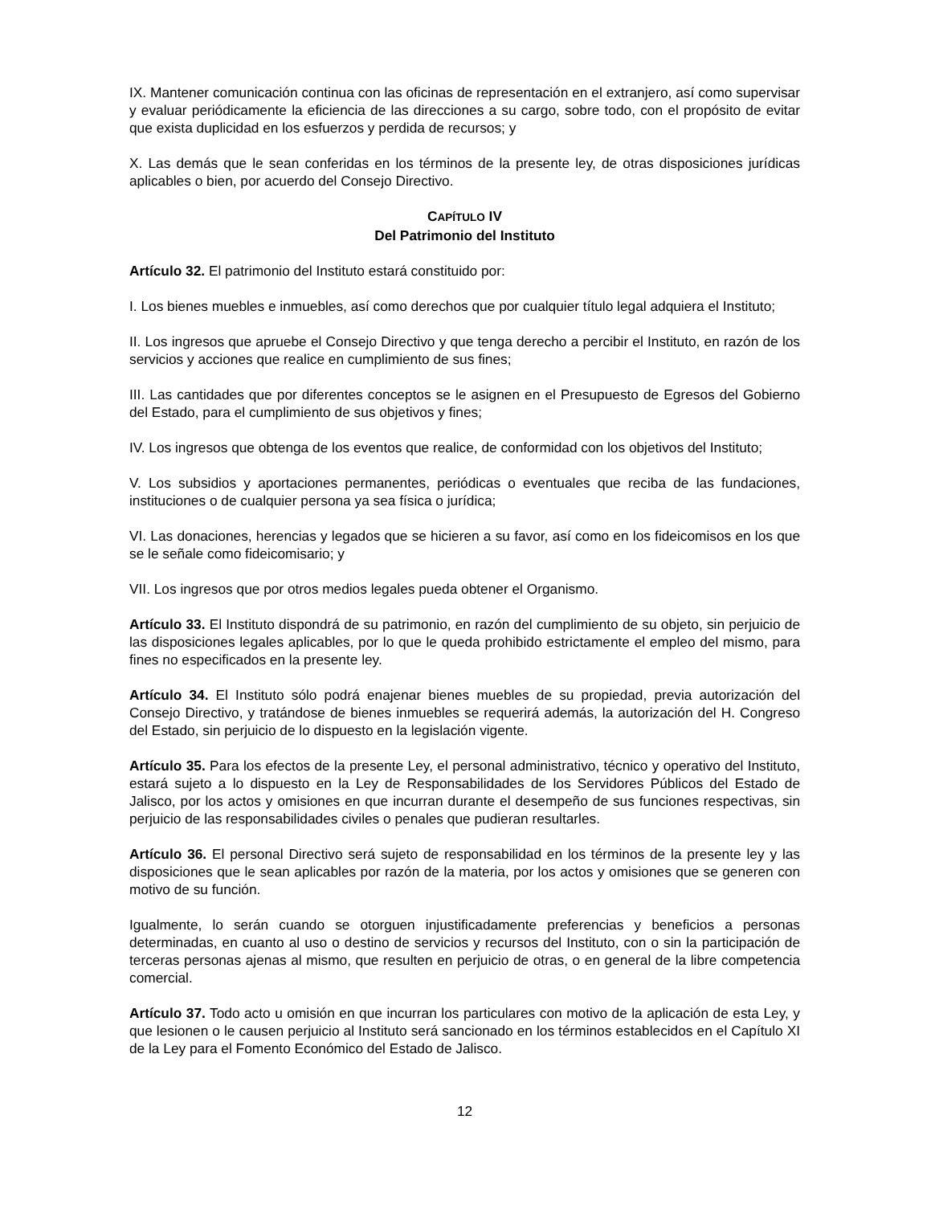IX. Mantener comunicación continua con las oficinas de representación en el extranjero, así como supervisar y evaluar periódicamente la eficiencia de las direcciones a su cargo, sobre todo, con el propósito de evitar que exista duplicidad en los esfuerzos y perdida de recursos; y
X. Las demás que le sean conferidas en los términos de la presente ley, de otras disposiciones jurídicas aplicables o bien, por acuerdo del Consejo Directivo.
CAPÍTULO IV
Del Patrimonio del Instituto
Artículo 32. El patrimonio del Instituto estará constituido por:
I. Los bienes muebles e inmuebles, así como derechos que por cualquier título legal adquiera el Instituto;
II. Los ingresos que apruebe el Consejo Directivo y que tenga derecho a percibir el Instituto, en razón de los servicios y acciones que realice en cumplimiento de sus fines;
III. Las cantidades que por diferentes conceptos se le asignen en el Presupuesto de Egresos del Gobierno del Estado, para el cumplimiento de sus objetivos y fines;
IV. Los ingresos que obtenga de los eventos que realice, de conformidad con los objetivos del Instituto;
V. Los subsidios y aportaciones permanentes, periódicas o eventuales que reciba de las fundaciones, instituciones o de cualquier persona ya sea física o jurídica;
VI. Las donaciones, herencias y legados que se hicieren a su favor, así como en los fideicomisos en los que se le señale como fideicomisario; y
VII. Los ingresos que por otros medios legales pueda obtener el Organismo.
Artículo 33. El Instituto dispondrá de su patrimonio, en razón del cumplimiento de su objeto, sin perjuicio de las disposiciones legales aplicables, por lo que le queda prohibido estrictamente el empleo del mismo, para fines no especificados en la presente ley.
Artículo 34. El Instituto sólo podrá enajenar bienes muebles de su propiedad, previa autorización del Consejo Directivo, y tratándose de bienes inmuebles se requerirá además, la autorización del H. Congreso del Estado, sin perjuicio de lo dispuesto en la legislación vigente.
Artículo 35. Para los efectos de la presente Ley, el personal administrativo, técnico y operativo del Instituto, estará sujeto a lo dispuesto en la Ley de Responsabilidades de los Servidores Públicos del Estado de Jalisco, por los actos y omisiones en que incurran durante el desempeño de sus funciones respectivas, sin perjuicio de las responsabilidades civiles o penales que pudieran resultarles.
Artículo 36. El personal Directivo será sujeto de responsabilidad en los términos de la presente ley y las disposiciones que le sean aplicables por razón de la materia, por los actos y omisiones que se generen con motivo de su función.
Igualmente, lo serán cuando se otorguen injustificadamente preferencias y beneficios a personas determinadas, en cuanto al uso o destino de servicios y recursos del Instituto, con o sin la participación de terceras personas ajenas al mismo, que resulten en perjuicio de otras, o en general de la libre competencia comercial.
Artículo 37. Todo acto u omisión en que incurran los particulares con motivo de la aplicación de esta Ley, y que lesionen o le causen perjuicio al Instituto será sancionado en los términos establecidos en el Capítulo XI de la Ley para el Fomento Económico del Estado de Jalisco.
12